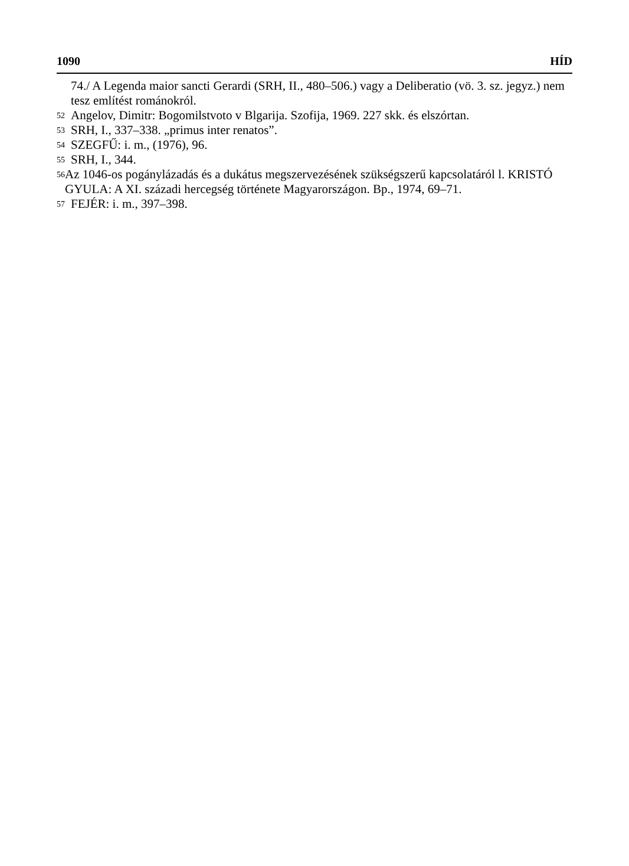1090 HÍD
74./ A Legenda maior sancti Gerardi (SRH, II., 480–506.) vagy a Deliberatio (vö. 3. sz. jegyz.) nem tesz említést románokról.
<sup>52</sup> Angelov, Dimitr: Bogomilstvoto v Blgarija. Szofija, 1969. 227 skk. és elszórtan.
<sup>53</sup> SRH, I., 337–338. „primus inter renatos”.
<sup>54</sup> SZEGFŰ: i. m., (1976), 96.
<sup>55</sup> SRH, I., 344.
<sup>56</sup> Az 1046-os pogánylázadás és a dukátus megszervezésének szükségszerű kapcsolatáról l. KRISTÓ GYULA: A XI. századi hercegség története Magyarországon. Bp., 1974, 69–71.
<sup>57</sup> FEJÉR: i. m., 397–398.